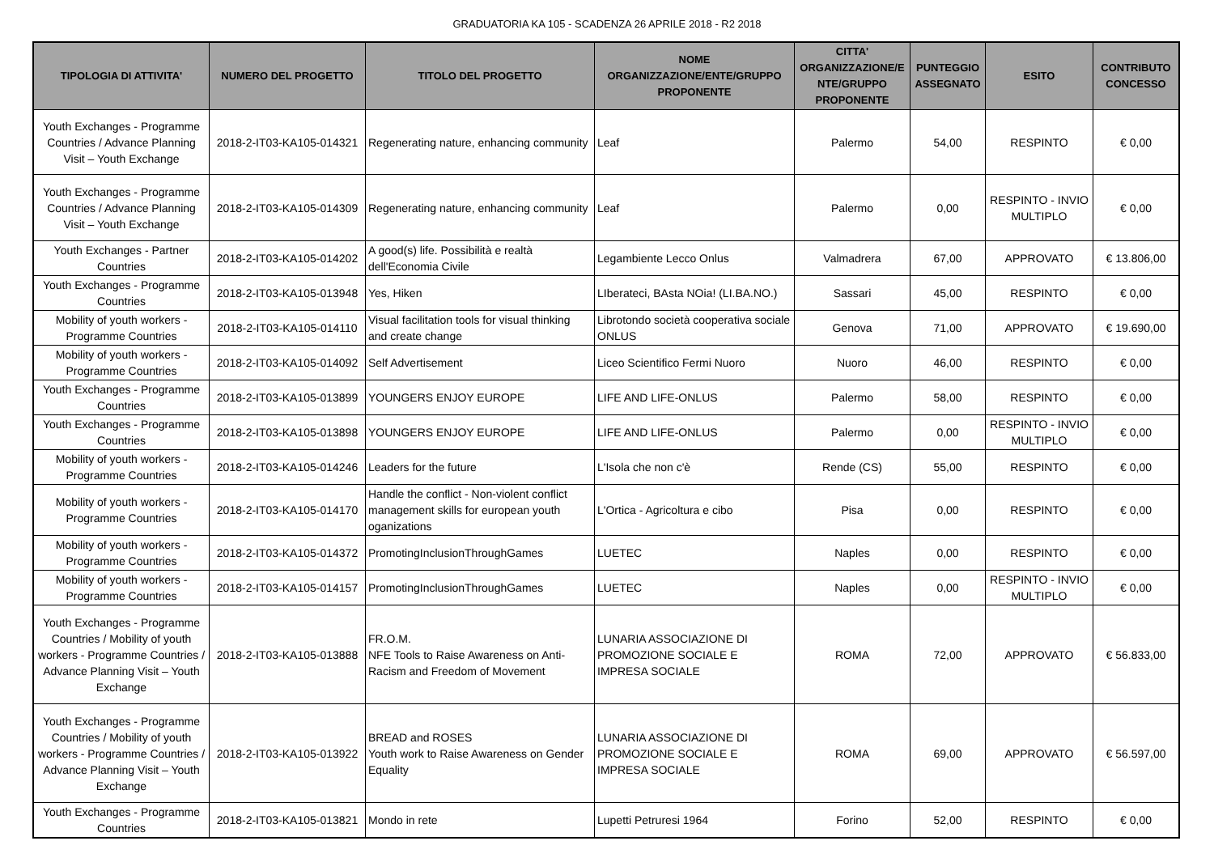GRADUATORIA KA 105 - SCADENZA 26 APRILE 2018 - R2 2018
| TIPOLOGIA DI ATTIVITA' | NUMERO DEL PROGETTO | TITOLO DEL PROGETTO | NOME ORGANIZZAZIONE/ENTE/GRUPPO PROPONENTE | CITTA' ORGANIZZAZIONE/E NTE/GRUPPO PROPONENTE | PUNTEGGIO ASSEGNATO | ESITO | CONTRIBUTO CONCESSO |
| --- | --- | --- | --- | --- | --- | --- | --- |
| Youth Exchanges - Programme Countries / Advance Planning Visit – Youth Exchange | 2018-2-IT03-KA105-014321 | Regenerating nature, enhancing community | Leaf | Palermo | 54,00 | RESPINTO | € 0,00 |
| Youth Exchanges - Programme Countries / Advance Planning Visit – Youth Exchange | 2018-2-IT03-KA105-014309 | Regenerating nature, enhancing community | Leaf | Palermo | 0,00 | RESPINTO - INVIO MULTIPLO | € 0,00 |
| Youth Exchanges - Partner Countries | 2018-2-IT03-KA105-014202 | A good(s) life. Possibilità e realtà dell'Economia Civile | Legambiente Lecco Onlus | Valmadrera | 67,00 | APPROVATO | € 13.806,00 |
| Youth Exchanges - Programme Countries | 2018-2-IT03-KA105-013948 | Yes, Hiken | LIberateci, BAsta NOia! (LI.BA.NO.) | Sassari | 45,00 | RESPINTO | € 0,00 |
| Mobility of youth workers - Programme Countries | 2018-2-IT03-KA105-014110 | Visual facilitation tools for visual thinking and create change | Librotondo società cooperativa sociale ONLUS | Genova | 71,00 | APPROVATO | € 19.690,00 |
| Mobility of youth workers - Programme Countries | 2018-2-IT03-KA105-014092 | Self Advertisement | Liceo Scientifico Fermi Nuoro | Nuoro | 46,00 | RESPINTO | € 0,00 |
| Youth Exchanges - Programme Countries | 2018-2-IT03-KA105-013899 | YOUNGERS ENJOY EUROPE | LIFE AND LIFE-ONLUS | Palermo | 58,00 | RESPINTO | € 0,00 |
| Youth Exchanges - Programme Countries | 2018-2-IT03-KA105-013898 | YOUNGERS ENJOY EUROPE | LIFE AND LIFE-ONLUS | Palermo | 0,00 | RESPINTO - INVIO MULTIPLO | € 0,00 |
| Mobility of youth workers - Programme Countries | 2018-2-IT03-KA105-014246 | Leaders for the future | L'Isola che non c'è | Rende (CS) | 55,00 | RESPINTO | € 0,00 |
| Mobility of youth workers - Programme Countries | 2018-2-IT03-KA105-014170 | Handle the conflict - Non-violent conflict management skills for european youth oganizations | L'Ortica - Agricoltura e cibo | Pisa | 0,00 | RESPINTO | € 0,00 |
| Mobility of youth workers - Programme Countries | 2018-2-IT03-KA105-014372 | PromotingInclusionThroughGames | LUETEC | Naples | 0,00 | RESPINTO | € 0,00 |
| Mobility of youth workers - Programme Countries | 2018-2-IT03-KA105-014157 | PromotingInclusionThroughGames | LUETEC | Naples | 0,00 | RESPINTO - INVIO MULTIPLO | € 0,00 |
| Youth Exchanges - Programme Countries / Mobility of youth workers - Programme Countries / Advance Planning Visit – Youth Exchange | 2018-2-IT03-KA105-013888 | FR.O.M. NFE Tools to Raise Awareness on Anti-Racism and Freedom of Movement | LUNARIA ASSOCIAZIONE DI PROMOZIONE SOCIALE E IMPRESA SOCIALE | ROMA | 72,00 | APPROVATO | € 56.833,00 |
| Youth Exchanges - Programme Countries / Mobility of youth workers - Programme Countries / Advance Planning Visit – Youth Exchange | 2018-2-IT03-KA105-013922 | BREAD and ROSES Youth work to Raise Awareness on Gender Equality | LUNARIA ASSOCIAZIONE DI PROMOZIONE SOCIALE E IMPRESA SOCIALE | ROMA | 69,00 | APPROVATO | € 56.597,00 |
| Youth Exchanges - Programme Countries | 2018-2-IT03-KA105-013821 | Mondo in rete | Lupetti Petruresi 1964 | Forino | 52,00 | RESPINTO | € 0,00 |